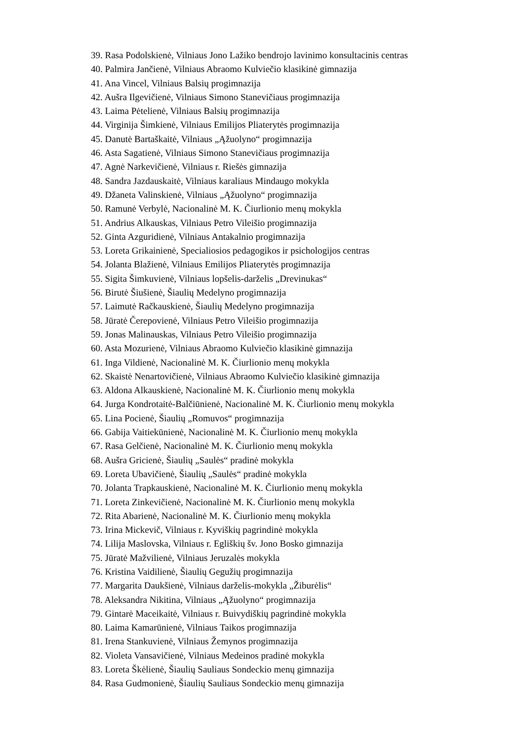39. Rasa Podolskienė, Vilniaus Jono Lažiko bendrojo lavinimo konsultacinis centras
40. Palmira Jančienė, Vilniaus Abraomo Kulviečio klasikinė gimnazija
41. Ana Vincel, Vilniaus Balsių progimnazija
42. Aušra Ilgevičienė, Vilniaus Simono Stanevičiaus progimnazija
43. Laima Pėtelienė, Vilniaus Balsių progimnazija
44. Virginija Šimkienė, Vilniaus Emilijos Pliaterytės progimnazija
45. Danutė Bartaškaitė, Vilniaus „Ąžuolyno“ progimnazija
46. Asta Sagatienė, Vilniaus Simono Stanevičiaus progimnazija
47. Agnė Narkevičienė, Vilniaus r. Riešės gimnazija
48. Sandra Jazdauskaitė, Vilniaus karaliaus Mindaugo mokykla
49. Džaneta Valinskienė, Vilniaus „Ąžuolyno“ progimnazija
50. Ramunė Verbylė, Nacionalinė M. K. Čiurlionio menų mokykla
51. Andrius Alkauskas, Vilniaus Petro Vileišio progimnazija
52. Ginta Azguridienė, Vilniaus Antakalnio progimnazija
53. Loreta Grikainienė, Specialiosios pedagogikos ir psichologijos centras
54. Jolanta Blažienė, Vilniaus Emilijos Pliaterytės progimnazija
55. Sigita Šimkuvienė, Vilniaus lopšelis-darželis „Drevinukas“
56. Birutė Šiušienė, Šiaulių Medelyno progimnazija
57. Laimutė Račkauskienė, Šiaulių Medelyno progimnazija
58. Jūratė Čerepovienė, Vilniaus Petro Vileišio progimnazija
59. Jonas Malinauskas, Vilniaus Petro Vileišio progimnazija
60. Asta Mozurienė, Vilniaus Abraomo Kulviečio klasikinė gimnazija
61. Inga Vildienė, Nacionalinė M. K. Čiurlionio menų mokykla
62. Skaistė Nenartovičienė, Vilniaus Abraomo Kulviečio klasikinė gimnazija
63. Aldona Alkauskienė, Nacionalinė M. K. Čiurlionio menų mokykla
64. Jurga Kondrotaitė-Balčiūnienė, Nacionalinė M. K. Čiurlionio menų mokykla
65. Lina Pocienė, Šiaulių „Romuvos“ progimnazija
66. Gabija Vaitiekūnienė, Nacionalinė M. K. Čiurlionio menų mokykla
67. Rasa Gelčienė, Nacionalinė M. K. Čiurlionio menų mokykla
68. Aušra Gricienė, Šiaulių „Saulės“ pradinė mokykla
69. Loreta Ubavičienė, Šiaulių „Saulės“ pradinė mokykla
70. Jolanta Trapkauskienė, Nacionalinė M. K. Čiurlionio menų mokykla
71. Loreta Zinkevičienė, Nacionalinė M. K. Čiurlionio menų mokykla
72. Rita Abarienė, Nacionalinė M. K. Čiurlionio menų mokykla
73. Irina Mickevič, Vilniaus r. Kyviškių pagrindinė mokykla
74. Lilija Maslovska, Vilniaus r. Egliškių šv. Jono Bosko gimnazija
75. Jūratė Mažvilienė, Vilniaus Jeruzalės mokykla
76. Kristina Vaidilienė, Šiaulių Gegužių progimnazija
77. Margarita Daukšienė, Vilniaus darželis-mokykla „Žiburėlis“
78. Aleksandra Nikitina, Vilniaus „Ąžuolyno“ progimnazija
79. Gintarė Maceikaitė, Vilniaus r. Buivydiškių pagrindinė mokykla
80. Laima Kamarūnienė, Vilniaus Taikos progimnazija
81. Irena Stankuvienė, Vilniaus Žemynos progimnazija
82. Violeta Vansavičienė, Vilniaus Medeinos pradinė mokykla
83. Loreta Škėlienė, Šiaulių Sauliaus Sondeckio menų gimnazija
84. Rasa Gudmonienė, Šiaulių Sauliaus Sondeckio menų gimnazija